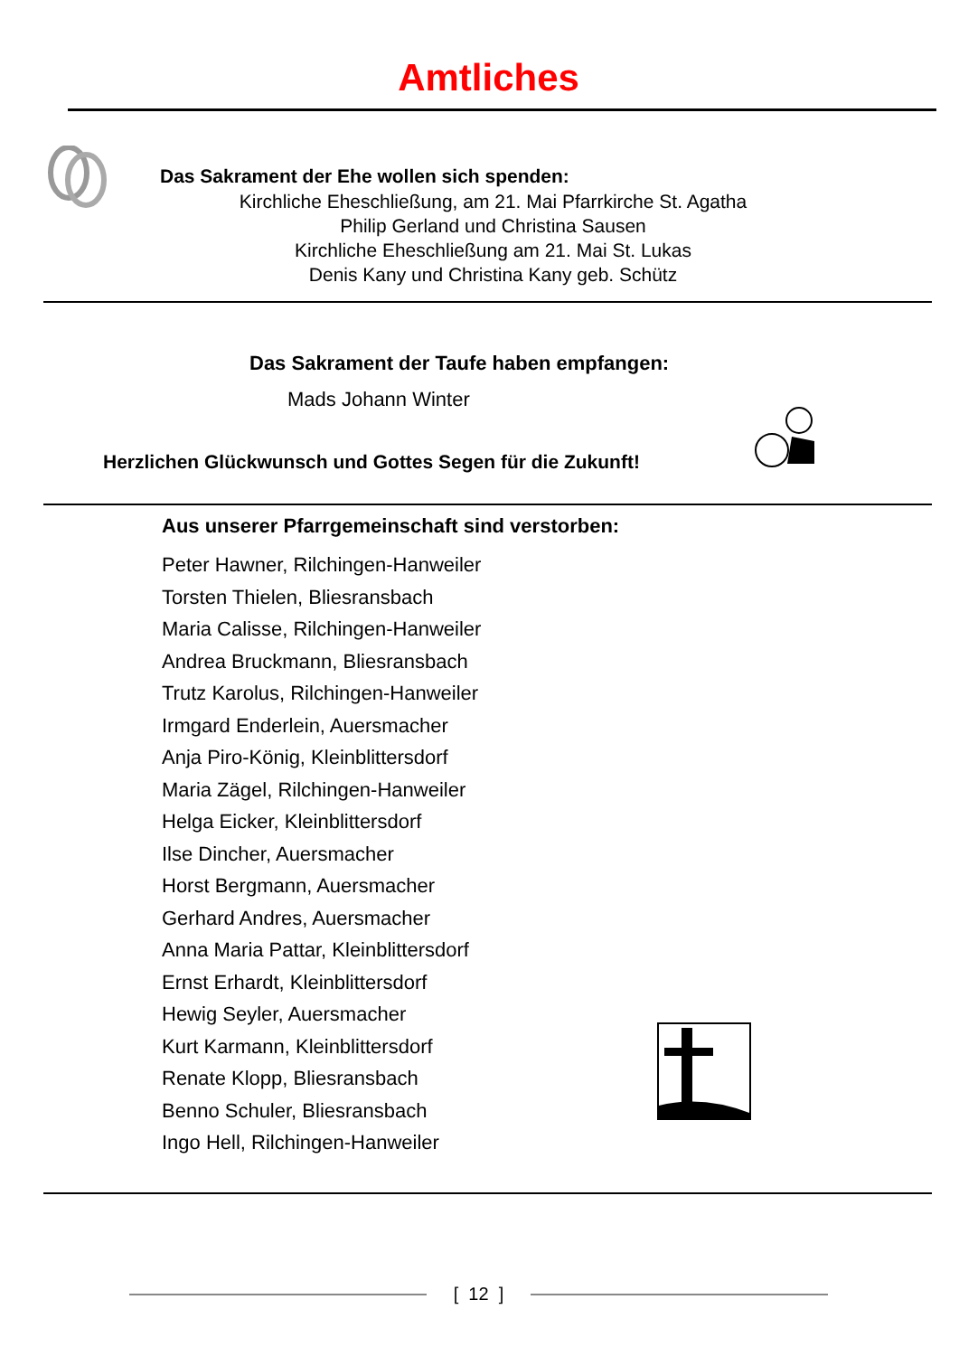Amtliches
Das Sakrament der Ehe wollen sich spenden:
Kirchliche Eheschließung, am 21. Mai Pfarrkirche St. Agatha
Philip Gerland und Christina Sausen
Kirchliche Eheschließung am 21. Mai St. Lukas
Denis Kany und Christina Kany geb. Schütz
Das Sakrament der Taufe haben empfangen:
Mads Johann Winter
Herzlichen Glückwunsch und Gottes Segen für die Zukunft!
Aus unserer Pfarrgemeinschaft sind verstorben:
Peter Hawner, Rilchingen-Hanweiler
Torsten Thielen, Bliesransbach
Maria Calisse, Rilchingen-Hanweiler
Andrea Bruckmann, Bliesransbach
Trutz Karolus, Rilchingen-Hanweiler
Irmgard Enderlein, Auersmacher
Anja Piro-König, Kleinblittersdorf
Maria Zägel, Rilchingen-Hanweiler
Helga Eicker, Kleinblittersdorf
Ilse Dincher, Auersmacher
Horst Bergmann, Auersmacher
Gerhard Andres, Auersmacher
Anna Maria Pattar, Kleinblittersdorf
Ernst Erhardt, Kleinblittersdorf
Hewig Seyler, Auersmacher
Kurt Karmann, Kleinblittersdorf
Renate Klopp, Bliesransbach
Benno Schuler, Bliesransbach
Ingo Hell, Rilchingen-Hanweiler
[ 12 ]